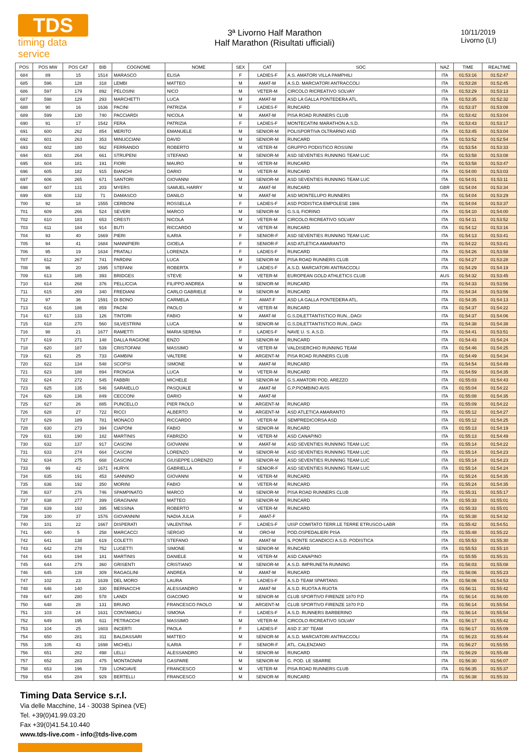TDS
timing data service
3ª Livorno Half Marathon
Half Marathon (Risultati ufficiali)
10/11/2019
Livorno (LI)
| POS | POS MW | POS CAT | BIB | COGNOME | NOME | SEX | CAT | SOC | NAZ | TIME | REALTIME |
| --- | --- | --- | --- | --- | --- | --- | --- | --- | --- | --- | --- |
| 684 | 89 | 15 | 1514 | MARASCO | ELISA | F | LADIES-F | A.S. AMATORI VILLA PAMPHILI | ITA | 01:53:16 | 01:52:47 |
| 685 | 596 | 128 | 318 | LEMBI | MATTEO | M | AMAT-M | A.S.D. MARCIATORI ANTRACCOLI | ITA | 01:53:28 | 01:52:45 |
| 686 | 597 | 179 | 892 | PELOSINI | NICO | M | VETER-M | CIRCOLO RICREATIVO SOLVAY | ITA | 01:53:29 | 01:53:13 |
| 687 | 598 | 129 | 293 | MARCHETTI | LUCA | M | AMAT-M | ASD LA GALLA PONTEDERA ATL. | ITA | 01:53:35 | 01:52:32 |
| 688 | 90 | 16 | 1636 | PACINI | PATRIZIA | F | LADIES-F | RUNCARD | ITA | 01:53:37 | 01:53:08 |
| 689 | 599 | 130 | 740 | PACCIARDI | NICOLA | M | AMAT-M | PISA ROAD RUNNERS CLUB | ITA | 01:53:42 | 01:53:04 |
| 690 | 91 | 17 | 1542 | FERA | PATRIZIA | F | LADIES-F | MONTECATINI MARATHON A.S.D. | ITA | 01:53:43 | 01:53:17 |
| 691 | 600 | 262 | 854 | MERITO | EMANUELE | M | SENIOR-M | POLISPORTIVA OLTRARNO ASD | ITA | 01:53:45 | 01:53:04 |
| 692 | 601 | 263 | 353 | MINUCCIANI | DAVID | M | SENIOR-M | RUNCARD | ITA | 01:53:52 | 01:52:54 |
| 693 | 602 | 180 | 562 | FERRANDO | ROBERTO | M | VETER-M | GRUPPO PODISTICO ROSSINI | ITA | 01:53:54 | 01:53:33 |
| 694 | 603 | 264 | 661 | STRUPENI | STEFANO | M | SENIOR-M | ASD SEVENTIES RUNNING TEAM LUC | ITA | 01:53:58 | 01:53:08 |
| 695 | 604 | 181 | 191 | FIORI | MAURO | M | VETER-M | RUNCARD | ITA | 01:53:58 | 01:53:47 |
| 696 | 605 | 182 | 915 | BIANCHI | DARIO | M | VETER-M | RUNCARD | ITA | 01:54:00 | 01:53:03 |
| 697 | 606 | 265 | 671 | SANTORI | GIOVANNI | M | SENIOR-M | ASD SEVENTIES RUNNING TEAM LUC | ITA | 01:54:01 | 01:53:11 |
| 698 | 607 | 131 | 203 | MYERS | SAMUEL HARRY | M | AMAT-M | RUNCARD | GBR | 01:54:04 | 01:53:34 |
| 699 | 608 | 132 | 71 | DAMASCO | DANILO | M | AMAT-M | ASD MONTELUPO RUNNERS | ITA | 01:54:04 | 01:53:29 |
| 700 | 92 | 18 | 1555 | CERBONI | ROSSELLA | F | LADIES-F | ASD PODISTICA EMPOLESE 1986 | ITA | 01:54:04 | 01:53:37 |
| 701 | 609 | 266 | 524 | SEVERI | MARCO | M | SENIOR-M | G.S.IL FIORINO | ITA | 01:54:10 | 01:54:00 |
| 702 | 610 | 183 | 653 | CRESTI | NICOLA | M | VETER-M | CIRCOLO RICREATIVO SOLVAY | ITA | 01:54:11 | 01:53:52 |
| 703 | 611 | 184 | 914 | BUTI | RICCARDO | M | VETER-M | RUNCARD | ITA | 01:54:12 | 01:53:16 |
| 704 | 93 | 40 | 1669 | PIERI | ILARIA | F | SENIOR-F | ASD SEVENTIES RUNNING TEAM LUC | ITA | 01:54:13 | 01:53:41 |
| 705 | 94 | 41 | 1684 | NANNIPIERI | GIOELA | F | SENIOR-F | ASD ATLETICA AMARANTO | ITA | 01:54:22 | 01:53:41 |
| 706 | 95 | 19 | 1634 | PRATALI | LORENZA | F | LADIES-F | RUNCARD | ITA | 01:54:26 | 01:53:58 |
| 707 | 612 | 267 | 741 | PARDINI | LUCA | M | SENIOR-M | PISA ROAD RUNNERS CLUB | ITA | 01:54:27 | 01:53:28 |
| 708 | 96 | 20 | 1595 | STEFANI | ROBERTA | F | LADIES-F | A.S.D. MARCIATORI ANTRACCOLI | ITA | 01:54:29 | 01:54:19 |
| 709 | 613 | 185 | 393 | BRIDGES | STEVE | M | VETER-M | EUROPEAN GOLD ATHLETICS CLUB | AUS | 01:54:32 | 01:53:45 |
| 710 | 614 | 268 | 376 | PELLICCIA | FILIPPO ANDREA | M | SENIOR-M | RUNCARD | ITA | 01:54:33 | 01:53:56 |
| 711 | 615 | 269 | 340 | FREDIANI | CARLO GABRIELE | M | SENIOR-M | RUNCARD | ITA | 01:54:34 | 01:53:56 |
| 712 | 97 | 36 | 1591 | DI BONO | CARMELA | F | AMAT-F | ASD LA GALLA PONTEDERA ATL. | ITA | 01:54:35 | 01:54:13 |
| 713 | 616 | 186 | 859 | PAGNI | PAOLO | M | VETER-M | RUNCARD | ITA | 01:54:37 | 01:54:22 |
| 714 | 617 | 133 | 126 | TINTORI | FABIO | M | AMAT-M | G.S.DILETTANTISTICO RUN...DAGI | ITA | 01:54:37 | 01:54:06 |
| 715 | 618 | 270 | 560 | SILVESTRINI | LUCA | M | SENIOR-M | G.S.DILETTANTISTICO RUN...DAGI | ITA | 01:54:38 | 01:54:38 |
| 716 | 98 | 21 | 1677 | RAMETTI | MARIA SERENA | F | LADIES-F | NAVE U. S. A.S.D. | ITA | 01:54:41 | 01:53:51 |
| 717 | 619 | 271 | 148 | DALLA RAGIONE | ENZO | M | SENIOR-M | RUNCARD | ITA | 01:54:43 | 01:54:24 |
| 718 | 620 | 187 | 539 | CRISTOFANI | MASSIMO | M | VETER-M | VALDISERCHIO RUNNING TEAM | ITA | 01:54:46 | 01:54:25 |
| 719 | 621 | 25 | 733 | GAMBINI | VALTERE | M | ARGENT-M | PISA ROAD RUNNERS CLUB | ITA | 01:54:49 | 01:54:34 |
| 720 | 622 | 134 | 548 | SCOPSI | SIMONE | M | AMAT-M | RUNCARD | ITA | 01:54:54 | 01:54:49 |
| 721 | 623 | 188 | 894 | FRONGIA | LUCA | M | VETER-M | RUNCARD | ITA | 01:54:59 | 01:54:35 |
| 722 | 624 | 272 | 545 | FABBRI | MICHELE | M | SENIOR-M | G.S.AMATORI POD. AREZZO | ITA | 01:55:03 | 01:54:43 |
| 723 | 625 | 135 | 546 | SARAIELLO | PASQUALE | M | AMAT-M | G.P.PIOMBINO AVIS | ITA | 01:55:04 | 01:54:22 |
| 724 | 626 | 136 | 849 | CECCONI | DARIO | M | AMAT-M | | ITA | 01:55:08 | 01:54:35 |
| 725 | 627 | 26 | 885 | PUNCELLO | PIER PAOLO | M | ARGENT-M | RUNCARD | ITA | 01:55:09 | 01:54:22 |
| 726 | 628 | 27 | 722 | RICCI | ALBERTO | M | ARGENT-M | ASD ATLETICA AMARANTO | ITA | 01:55:12 | 01:54:27 |
| 727 | 629 | 189 | 781 | MONACO | RICCARDO | M | VETER-M | SEMPREDICORSA ASD | ITA | 01:55:12 | 01:54:25 |
| 728 | 630 | 273 | 394 | CIAPONI | FABIO | M | SENIOR-M | RUNCARD | ITA | 01:55:13 | 01:54:19 |
| 729 | 631 | 190 | 182 | MARTINIS | FABRIZIO | M | VETER-M | ASD CANAPINO | ITA | 01:55:13 | 01:54:49 |
| 730 | 632 | 137 | 917 | CASCINI | GIOVANNI | M | AMAT-M | ASD SEVENTIES RUNNING TEAM LUC | ITA | 01:55:14 | 01:54:22 |
| 731 | 633 | 274 | 664 | CASCINI | LORENZO | M | SENIOR-M | ASD SEVENTIES RUNNING TEAM LUC | ITA | 01:55:14 | 01:54:23 |
| 732 | 634 | 275 | 668 | CASCINI | GIUSEPPE LORENZO | M | SENIOR-M | ASD SEVENTIES RUNNING TEAM LUC | ITA | 01:55:14 | 01:54:23 |
| 733 | 99 | 42 | 1671 | HURYK | GABRIELLA | F | SENIOR-F | ASD SEVENTIES RUNNING TEAM LUC | ITA | 01:55:14 | 01:54:24 |
| 734 | 635 | 191 | 453 | SANNINO | GIOVANNI | M | VETER-M | RUNCARD | ITA | 01:55:24 | 01:54:35 |
| 735 | 636 | 192 | 350 | MORINI | FABIO | M | VETER-M | RUNCARD | ITA | 01:55:24 | 01:54:35 |
| 736 | 637 | 276 | 746 | SPAMPINATO | MARCO | M | SENIOR-M | PISA ROAD RUNNERS CLUB | ITA | 01:55:31 | 01:55:17 |
| 737 | 638 | 277 | 399 | GRAGNANI | MATTEO | M | SENIOR-M | RUNCARD | ITA | 01:55:33 | 01:55:01 |
| 738 | 639 | 193 | 395 | MESSINA | ROBERTO | M | VETER-M | RUNCARD | ITA | 01:55:33 | 01:55:01 |
| 739 | 100 | 37 | 1576 | GIOVANNINI | NADIA JULIA | F | AMAT-F | | ITA | 01:55:38 | 01:54:32 |
| 740 | 101 | 22 | 1667 | DISPERATI | VALENTINA | F | LADIES-F | UISP COMITATO TERR.LE TERRE ETRUSCO-LABR | ITA | 01:55:42 | 01:54:51 |
| 741 | 640 | 5 | 258 | MARCACCI | SERGIO | M | ORO-M | POD.OSPEDALIERI PISA | ITA | 01:55:48 | 01:55:22 |
| 742 | 641 | 138 | 619 | COLETTI | STEFANO | M | AMAT-M | IL PONTE SCANDICCI A.S.D. PODISTICA | ITA | 01:55:53 | 01:55:30 |
| 743 | 642 | 278 | 752 | LUGETTI | SIMONE | M | SENIOR-M | RUNCARD | ITA | 01:55:53 | 01:55:10 |
| 744 | 643 | 194 | 181 | MARTINIS | DANIELE | M | VETER-M | ASD CANAPINO | ITA | 01:55:55 | 01:55:31 |
| 745 | 644 | 279 | 360 | GRISENTI | CRISTIANO | M | SENIOR-M | A.S.D. IMPRUNETA RUNNING | ITA | 01:56:03 | 01:55:08 |
| 746 | 645 | 139 | 309 | RAGAGLINI | ANDREA | M | AMAT-M | RUNCARD | ITA | 01:56:06 | 01:55:23 |
| 747 | 102 | 23 | 1639 | DEL MORO | LAURA | F | LADIES-F | A.S.D TEAM SPARTANS | ITA | 01:56:06 | 01:54:53 |
| 748 | 646 | 140 | 330 | BERNACCHI | ALESSANDRO | M | AMAT-M | A.S.D. RUOTA A RUOTA | ITA | 01:56:11 | 01:55:42 |
| 749 | 647 | 280 | 578 | LANDI | GIACOMO | M | SENIOR-M | CLUB SPORTIVO FIRENZE 1870 P.D | ITA | 01:56:14 | 01:56:00 |
| 750 | 648 | 28 | 131 | BRUNO | FRANCESCO PAOLO | M | ARGENT-M | CLUB SPORTIVO FIRENZE 1870 P.D | ITA | 01:56:14 | 01:55:54 |
| 751 | 103 | 24 | 1631 | CONTAMIGLI | SIMONA | F | LADIES-F | A.S.D. RUNNERS BARBERINO | ITA | 01:56:14 | 01:55:54 |
| 752 | 649 | 195 | 611 | PETRACCHI | MASSIMO | M | VETER-M | CIRCOLO RICREATIVO SOLVAY | ITA | 01:56:17 | 01:55:42 |
| 753 | 104 | 25 | 1603 | INCERTI | PAOLA | F | LADIES-F | ASD 3'.30" TEAM | ITA | 01:56:17 | 01:55:09 |
| 754 | 650 | 281 | 311 | BALDASSARI | MATTEO | M | SENIOR-M | A.S.D. MARCIATORI ANTRACCOLI | ITA | 01:56:23 | 01:55:44 |
| 755 | 105 | 43 | 1698 | MICHELI | ILARIA | F | SENIOR-F | ATL. CALENZANO | ITA | 01:56:27 | 01:55:55 |
| 756 | 651 | 282 | 498 | LELLI | ALESSANDRO | M | SENIOR-M | RUNCARD | ITA | 01:56:29 | 01:55:48 |
| 757 | 652 | 283 | 475 | MONTAGNINI | GASPARE | M | SENIOR-M | G. POD. LE SBARRE | ITA | 01:56:30 | 01:56:07 |
| 758 | 653 | 196 | 739 | LONGIAVE | FRANCESCO | M | VETER-M | PISA ROAD RUNNERS CLUB | ITA | 01:56:35 | 01:55:37 |
| 759 | 654 | 284 | 929 | BERTELLI | FRANCESCO | M | SENIOR-M | RUNCARD | ITA | 01:56:38 | 01:55:33 |
Timing Data Service s.r.l.
Via delle Macchine, 14 - 30038 Spinea (VE)
Tel. +39(0)41.99.03.20
Fax +39(0)41.54.10.440
www.tds-live.com - info@tds-live.com